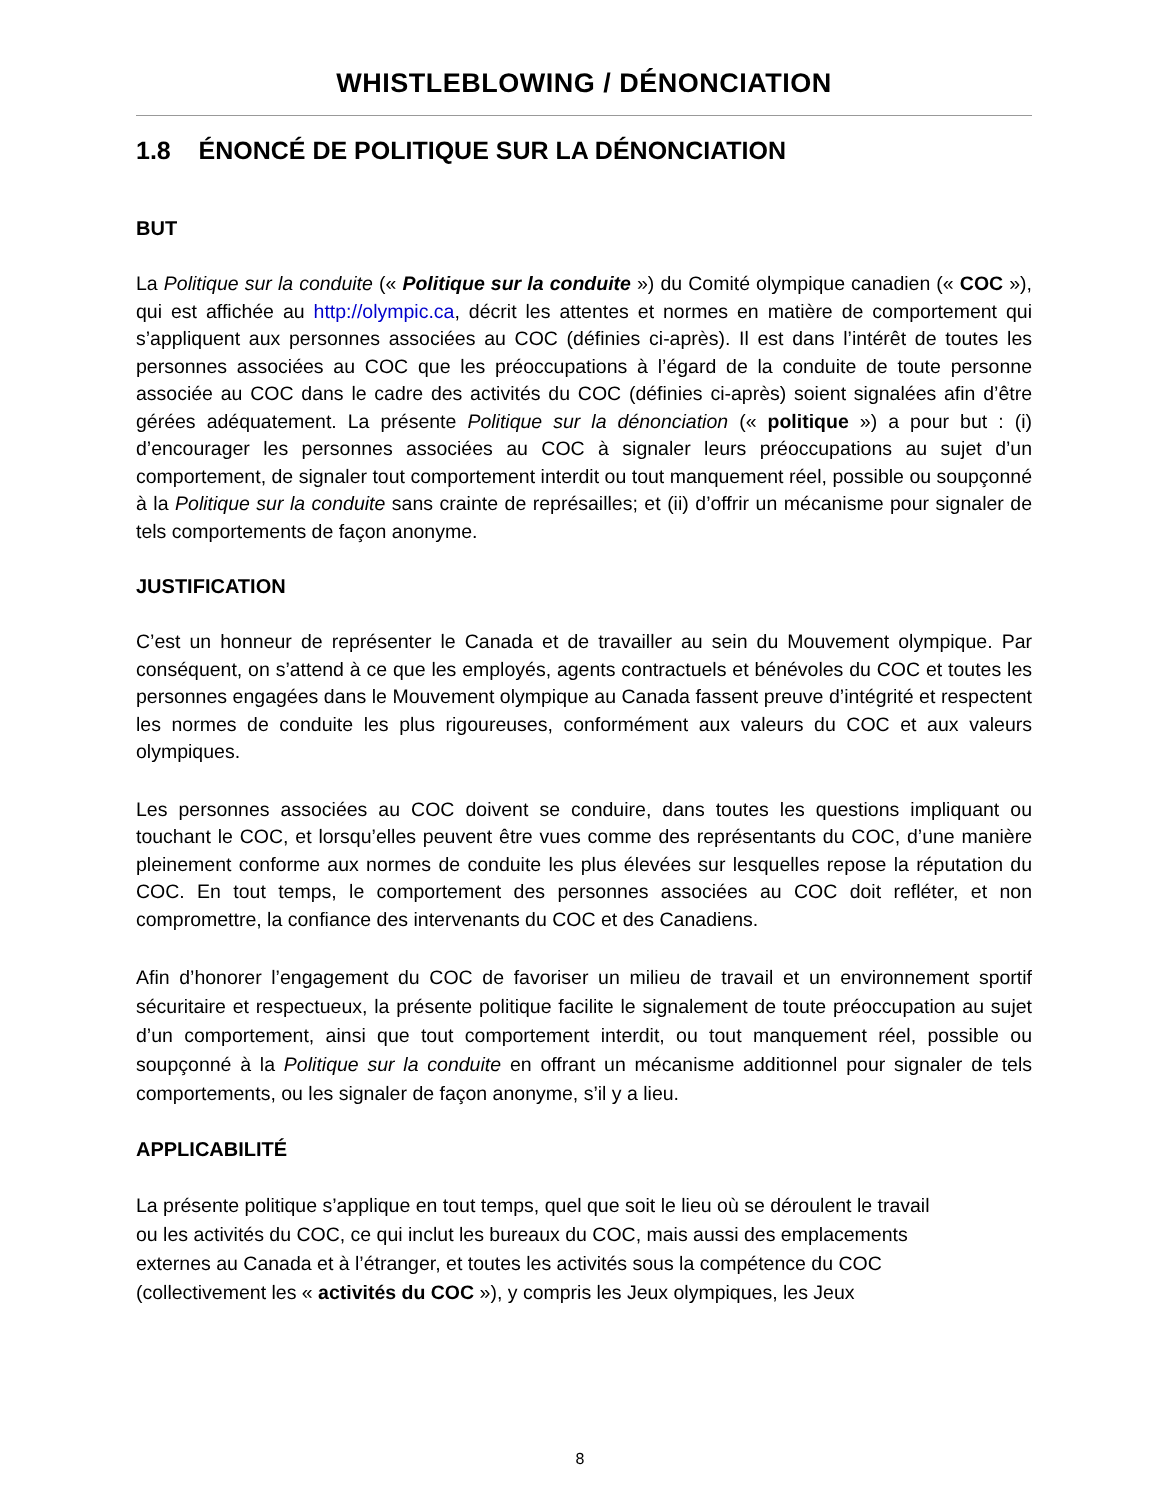WHISTLEBLOWING / DÉNONCIATION
1.8 ÉNONCÉ DE POLITIQUE SUR LA DÉNONCIATION
BUT
La Politique sur la conduite (« Politique sur la conduite ») du Comité olympique canadien (« COC »), qui est affichée au http://olympic.ca, décrit les attentes et normes en matière de comportement qui s’appliquent aux personnes associées au COC (définies ci-après). Il est dans l’intérêt de toutes les personnes associées au COC que les préoccupations à l’égard de la conduite de toute personne associée au COC dans le cadre des activités du COC (définies ci-après) soient signalées afin d’être gérées adéquatement. La présente Politique sur la dénonciation (« politique ») a pour but : (i) d’encourager les personnes associées au COC à signaler leurs préoccupations au sujet d’un comportement, de signaler tout comportement interdit ou tout manquement réel, possible ou soupçonné à la Politique sur la conduite sans crainte de représailles; et (ii) d’offrir un mécanisme pour signaler de tels comportements de façon anonyme.
JUSTIFICATION
C’est un honneur de représenter le Canada et de travailler au sein du Mouvement olympique. Par conséquent, on s’attend à ce que les employés, agents contractuels et bénévoles du COC et toutes les personnes engagées dans le Mouvement olympique au Canada fassent preuve d’intégrité et respectent les normes de conduite les plus rigoureuses, conformément aux valeurs du COC et aux valeurs olympiques.
Les personnes associées au COC doivent se conduire, dans toutes les questions impliquant ou touchant le COC, et lorsqu’elles peuvent être vues comme des représentants du COC, d’une manière pleinement conforme aux normes de conduite les plus élevées sur lesquelles repose la réputation du COC. En tout temps, le comportement des personnes associées au COC doit refléter, et non compromettre, la confiance des intervenants du COC et des Canadiens.
Afin d’honorer l’engagement du COC de favoriser un milieu de travail et un environnement sportif sécuritaire et respectueux, la présente politique facilite le signalement de toute préoccupation au sujet d’un comportement, ainsi que tout comportement interdit, ou tout manquement réel, possible ou soupçonné à la Politique sur la conduite en offrant un mécanisme additionnel pour signaler de tels comportements, ou les signaler de façon anonyme, s’il y a lieu.
APPLICABILITÉ
La présente politique s’applique en tout temps, quel que soit le lieu où se déroulent le travail
ou les activités du COC, ce qui inclut les bureaux du COC, mais aussi des emplacements
externes au Canada et à l’étranger, et toutes les activités sous la compétence du COC
(collectivement les « activités du COC »), y compris les Jeux olympiques, les Jeux
8